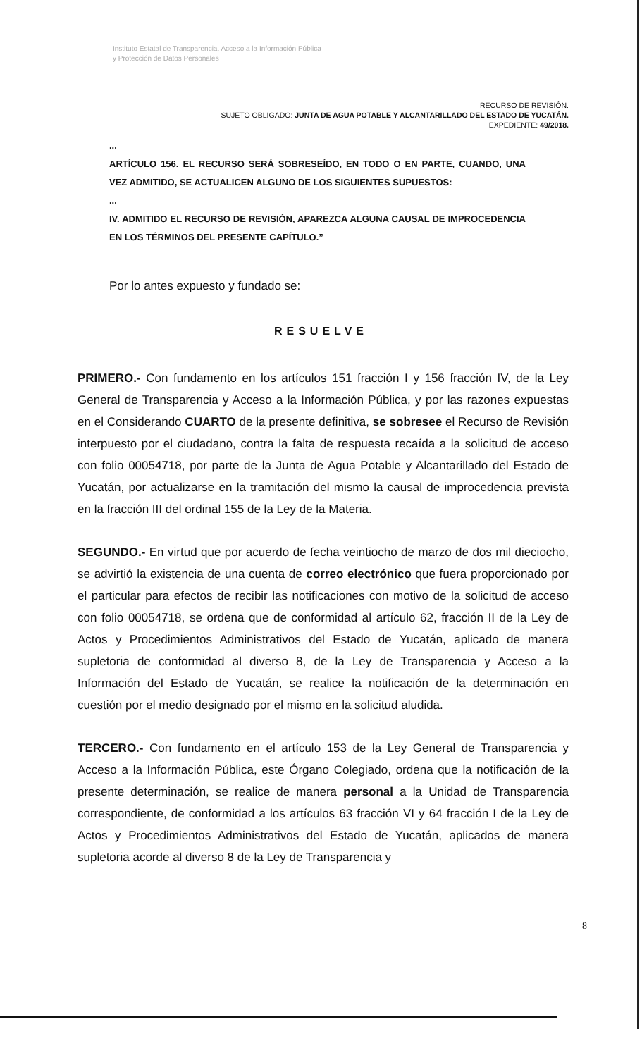Instituto Estatal de Transparencia, Acceso a la Información Pública
y Protección de Datos Personales
RECURSO DE REVISIÓN.
SUJETO OBLIGADO: JUNTA DE AGUA POTABLE Y ALCANTARILLADO DEL ESTADO DE YUCATÁN.
EXPEDIENTE: 49/2018.
...
ARTÍCULO 156. EL RECURSO SERÁ SOBRESEÍDO, EN TODO O EN PARTE, CUANDO, UNA VEZ ADMITIDO, SE ACTUALICEN ALGUNO DE LOS SIGUIENTES SUPUESTOS:
...
IV. ADMITIDO EL RECURSO DE REVISIÓN, APAREZCA ALGUNA CAUSAL DE IMPROCEDENCIA EN LOS TÉRMINOS DEL PRESENTE CAPÍTULO.”
Por lo antes expuesto y fundado se:
RESUELVE
PRIMERO.- Con fundamento en los artículos 151 fracción I y 156 fracción IV, de la Ley General de Transparencia y Acceso a la Información Pública, y por las razones expuestas en el Considerando CUARTO de la presente definitiva, se sobresee el Recurso de Revisión interpuesto por el ciudadano, contra la falta de respuesta recaída a la solicitud de acceso con folio 00054718, por parte de la Junta de Agua Potable y Alcantarillado del Estado de Yucatán, por actualizarse en la tramitación del mismo la causal de improcedencia prevista en la fracción III del ordinal 155 de la Ley de la Materia.
SEGUNDO.- En virtud que por acuerdo de fecha veintiocho de marzo de dos mil dieciocho, se advirtió la existencia de una cuenta de correo electrónico que fuera proporcionado por el particular para efectos de recibir las notificaciones con motivo de la solicitud de acceso con folio 00054718, se ordena que de conformidad al artículo 62, fracción II de la Ley de Actos y Procedimientos Administrativos del Estado de Yucatán, aplicado de manera supletoria de conformidad al diverso 8, de la Ley de Transparencia y Acceso a la Información del Estado de Yucatán, se realice la notificación de la determinación en cuestión por el medio designado por el mismo en la solicitud aludida.
TERCERO.- Con fundamento en el artículo 153 de la Ley General de Transparencia y Acceso a la Información Pública, este Órgano Colegiado, ordena que la notificación de la presente determinación, se realice de manera personal a la Unidad de Transparencia correspondiente, de conformidad a los artículos 63 fracción VI y 64 fracción I de la Ley de Actos y Procedimientos Administrativos del Estado de Yucatán, aplicados de manera supletoria acorde al diverso 8 de la Ley de Transparencia y
8